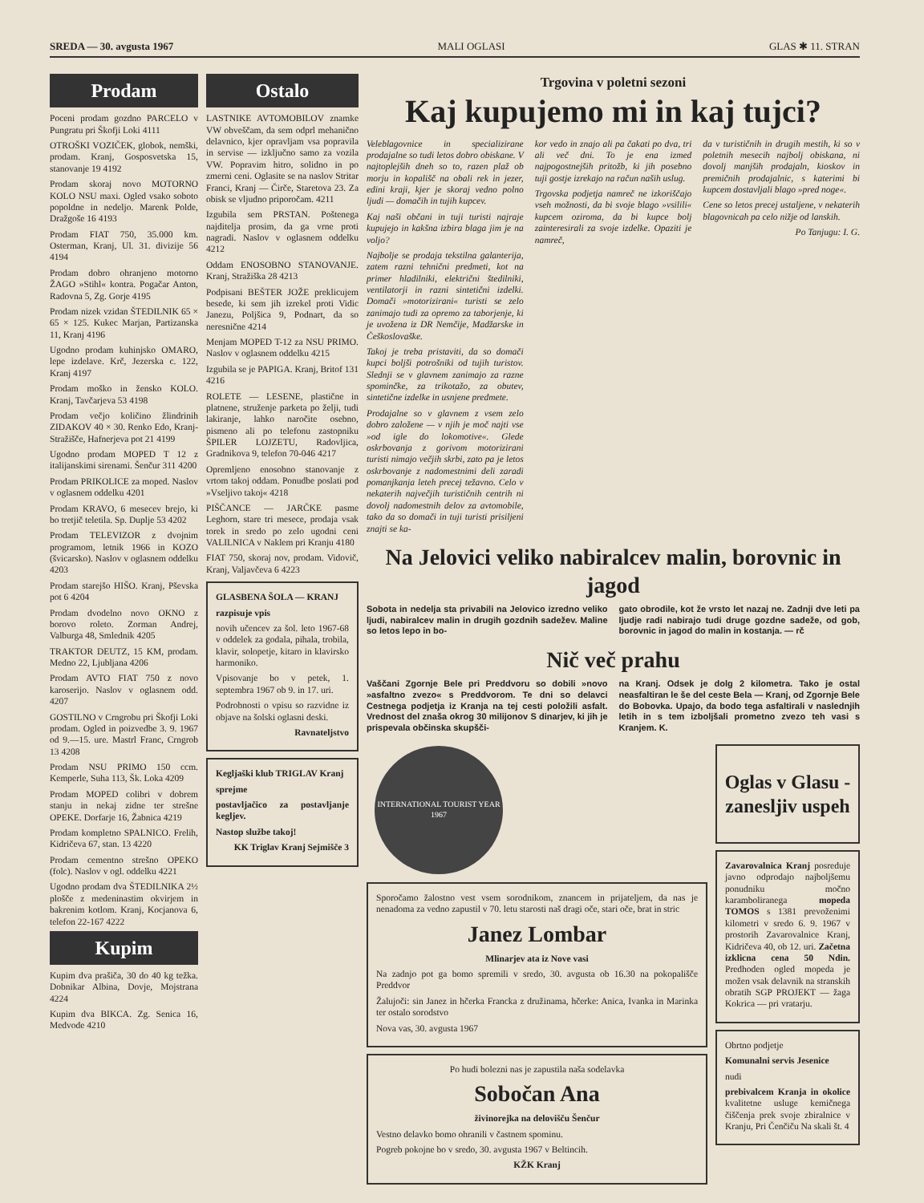SREDA — 30. avgusta 1967 MALI OGLASI GLAS ✱ 11. STRAN
Prodam
Poceni prodam gozdno PARCELO v Pungratu pri Škofji Loki 4111
OTROŠKI VOZIČEK, globok, nemški, prodam. Kranj, Gosposvetska 15, stanovanje 19 4192
Prodam skoraj novo MOTORNO KOLO NSU maxi. Ogled vsako soboto popoldne in nedeljo. Marenk Polde, Dražgoše 16 4193
Prodam FIAT 750, 35.000 km. Osterman, Kranj, Ul. 31. divizije 56 4194
Prodam dobro ohranjeno motorno ŽAGO »Stihl« kontra. Pogačar Anton, Radovna 5, Zg. Gorje 4195
Prodam nizek vzidan ŠTEDILNIK 65 × 65 × 125. Kukec Marjan, Partizanska 11, Kranj 4196
Ugodno prodam kuhinjsko OMARO, lepe izdelave. Krč, Jezerska c. 122, Kranj 4197
Prodam moško in žensko KOLO. Kranj, Tavčarjeva 53 4198
Prodam večjo količino žlindrinih ZIDAKOV 40 × 30. Renko Edo, Kranj-Stražišče, Hafnerjeva pot 21 4199
Ugodno prodam MOPED T 12 z italijanskimi sirenami. Šenčur 311 4200
Prodam PRIKOLICE za moped. Naslov v oglasnem oddelku 4201
Prodam KRAVO, 6 mesecev brejo, ki bo tretjič teletila. Sp. Duplje 53 4202
Prodam TELEVIZOR z dvojnim programom, letnik 1966 in KOZO (švicarsko). Naslov v oglasnem oddelku 4203
Prodam starejšo HIŠO. Kranj, Pševska pot 6 4204
Prodam dvodelno novo OKNO z borovo roleto. Zorman Andrej, Valburga 48, Smlednik 4205
TRAKTOR DEUTZ, 15 KM, prodam. Medno 22, Ljubljana 4206
Prodam AVTO FIAT 750 z novo karoserijo. Naslov v oglasnem odd. 4207
GOSTILNO v Crngrobu pri Škofji Loki prodam. Ogled in poizvedbe 3. 9. 1967 od 9.—15. ure. Mastrl Franc, Crngrob 13 4208
Prodam NSU PRIMO 150 ccm. Kemperle, Suha 113, Šk. Loka 4209
Prodam MOPED colibri v dobrem stanju in nekaj zidne ter strešne OPEKE. Dorfarje 16, Žabnica 4219
Prodam kompletno SPALNICO. Frelih, Kidričeva 67, stan. 13 4220
Prodam cementno strešno OPEKO (folc). Naslov v ogl. oddelku 4221
Ugodno prodam dva ŠTEDILNIKA 2½ plošče z medeninastim okvirjem in bakrenim kotlom. Kranj, Kocjanova 6, telefon 22-167 4222
Kupim
Kupim dva prašiča, 30 do 40 kg težka. Dobnikar Albina, Dovje, Mojstrana 4224
Kupim dva BIKCA. Zg. Senica 16, Medvode 4210
Ostalo
LASTNIKE AVTOMOBILOV znamke VW obveščam, da sem odprl mehanično delavnico, kjer opravljam vsa popravila in servise — izključno samo za vozila VW. Popravim hitro, solidno in po zmerni ceni. Oglasite se na naslov Stritar Franci, Kranj — Čirče, Staretova 23. Za obisk se vljudno priporočam. 4211
Izgubila sem PRSTAN. Poštenega najditelja prosim, da ga vrne proti nagradi. Naslov v oglasnem oddelku 4212
Oddam ENOSOBNO STANOVANJE. Kranj, Stražiška 28 4213
Podpisani BEŠTER JOŽE preklicujem besede, ki sem jih izrekel proti Vidic Janezu, Poljšica 9, Podnart, da so neresnične 4214
Menjam MOPED T-12 za NSU PRIMO. Naslov v oglasnem oddelku 4215
Izgubila se je PAPIGA. Kranj, Britof 131 4216
ROLETE — LESENE, plastične in platnene, struženje parketa po želji, tudi lakiranje, lahko naročite osebno, pismeno ali po telefonu zastopniku ŠPILER LOJZETU, Radovljica, Gradnikova 9, telefon 70-046 4217
Opremljeno enosobno stanovanje z vrtom takoj oddam. Ponudbe poslati pod »Vseljivo takoj« 4218
PIŠČANCE — JARČKE pasme Leghorn, stare tri mesece, prodaja vsak torek in sredo po zelo ugodni ceni VALILNICA v Naklem pri Kranju 4180
FIAT 750, skoraj nov, prodam. Vidovič, Kranj, Valjavčeva 6 4223
GLASBENA ŠOLA — KRANJ
razpisuje vpis
novih učencev za šol. leto 1967-68 v oddelek za godala, pihala, trobila, klavir, solopetje, kitaro in klavirsko harmoniko.
Vpisovanje bo v petek, 1. septembra 1967 ob 9. in 17. uri.
Podrobnosti o vpisu so razvidne iz objave na šolski oglasni deski.
Ravnateljstvo
Kegljaški klub TRIGLAV Kranj
sprejme
postavljačico za postavljanje kegljev.
Nastop službe takoj!
KK Triglav Kranj Sejmišče 3
Trgovina v poletni sezoni
Kaj kupujemo mi in kaj tujci?
Veleblagovnice in specializirane prodajalne so tudi letos dobro obiskane. V najtoplejših dneh so to, razen plaž ob morju in kopališč na obali rek in jezer, edini kraji, kjer je skoraj vedno polno ljudi — domačih in tujih kupcev.
Kaj naši občani in tuji turisti najraje kupujejo in kakšna izbira blaga jim je na voljo?
Najbolje se prodaja tekstilna galanterija, zatem razni tehnični predmeti, kot na primer hladilniki, električni štedilniki, ventilatorji in razni sintetični izdelki. Domači »motorizirani« turisti se zelo zanimajo tudi za opremo za taborjenje, ki je uvožena iz DR Nemčije, Madžarske in Češkoslovaške.
Takoj je treba pristaviti, da so domači kupci boljši potrošniki od tujih turistov. Slednji se v glavnem zanimajo za razne spominčke, za trikotažo, za obutev, sintetične izdelke in usnjene predmete.
Prodajalne so v glavnem z vsem zelo dobro založene — v njih je moč najti vse »od igle do lokomotive«. Glede oskrbovanja z gorivom motorizirani turisti nimajo večjih skrbi, zato pa je letos oskrbovanje z nadomestnimi deli zaradi pomanjkanja leteh precej težavno. Celo v nekaterih največjih turističnih centrih ni dovolj nadomestnih delov za avtomobile, tako da so domači in tuji turisti prisiljeni znajti se ka-
kor vedo in znajo ali pa čakati po dva, tri ali več dni. To je ena izmed najpogostnejših pritožb, ki jih posebno tuji gostje izrekajo na račun naših uslug.
Trgovska podjetja namreč ne izkoriščajo vseh možnosti, da bi svoje blago »vsilili« kupcem oziroma, da bi kupce bolj zainteresirali za svoje izdelke. Opaziti je namreč,
da v turističnih in drugih mestih, ki so v poletnih mesecih najbolj obiskana, ni dovolj manjših prodajaln, kioskov in premičnih prodajalnic, s katerimi bi kupcem dostavljali blago »pred noge«.
Cene so letos precej ustaljene, v nekaterih blagovnicah pa celo nižje od lanskih.
Po Tanjugu: I. G.
Na Jelovici veliko nabiralcev malin, borovnic in jagod
Sobota in nedelja sta privabili na Jelovico izredno veliko ljudi, nabiralcev malin in drugih gozdnih sadežev. Maline so letos lepo in bo-
gato obrodile, kot že vrsto let nazaj ne. Zadnji dve leti pa ljudje radi nabirajo tudi druge gozdne sadeže, od gob, borovnic in jagod do malin in kostanja. — rč
Nič več prahu
Vaščani Zgornje Bele pri Preddvoru so dobili »novo »asfaltno zvezo« s Preddvorom. Te dni so delavci Cestnega podjetja iz Kranja na tej cesti položili asfalt. Vrednost del znaša okrog 30 milijonov S dinarjev, ki jih je prispevala občinska skupšči-
na Kranj. Odsek je dolg 2 kilometra. Tako je ostal neasfaltiran le še del ceste Bela — Kranj, od Zgornje Bele do Bobovka. Upajo, da bodo tega asfaltirali v naslednjih letih in s tem izboljšali prometno zvezo teh vasi s Kranjem. K.
INTERNATIONAL TOURIST YEAR 1967
Sporočamo žalostno vest vsem sorodnikom, znancem in prijateljem, da nas je nenadoma za vedno zapustil v 70. letu starosti naš dragi oče, stari oče, brat in stric
Janez Lombar
Mlinarjev ata iz Nove vasi
Na zadnjo pot ga bomo spremili v sredo, 30. avgusta ob 16.30 na pokopališče Preddvor
Žalujoči: sin Janez in hčerka Francka z družinama, hčerke: Anica, Ivanka in Marinka ter ostalo sorodstvo
Nova vas, 30. avgusta 1967
Po hudi bolezni nas je zapustila naša sodelavka
Sobočan Ana
živinorejka na delovišču Šenčur
Vestno delavko bomo ohranili v častnem spominu.
Pogreb pokojne bo v sredo, 30. avgusta 1967 v Beltincih.
KŽK Kranj
Oglas v Glasu - zanesljiv uspeh
Zavarovalnica Kranj posreduje javno odprodajo najboljšemu ponudniku močno karamboliranega mopeda TOMOS s 1381 prevoženimi kilometri v sredo 6. 9. 1967 v prostorih Zavarovalnice Kranj, Kidričeva 40, ob 12. uri. Začetna izklicna cena 50 Ndin. Predhoden ogled mopeda je možen vsak delavnik na stranskih obratih SGP PROJEKT — žaga Kokrica — pri vratarju.
Obrtno podjetje
Komunalni servis Jesenice
nudi
prebivalcem Kranja in okolice kvalitetne usluge kemičnega čiščenja prek svoje zbiralnice v Kranju, Pri Čenčiču Na skali št. 4